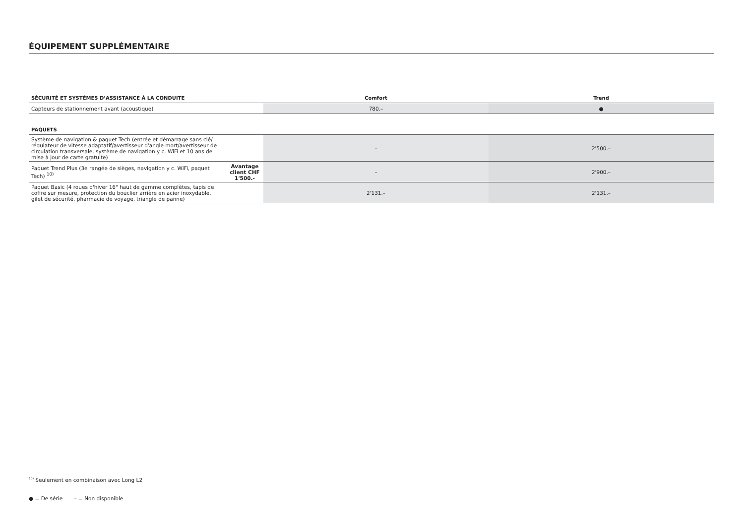ÉQUIPEMENT SUPPLÉMENTAIRE
| SÉCURITÉ ET SYSTÈMES D’ASSISTANCE À LA CONDUITE | Comfort | Trend |
| --- | --- | --- |
| Capteurs de stationnement avant (acoustique) | 780.– | ● |
| PAQUETS | | | |
| --- | --- | --- | --- |
| Système de navigation & paquet Tech (entrée et démarrage sans clé/ régulateur de vitesse adaptatif/avertisseur d'angle mort/avertisseur de circulation transversale, système de navigation y c. WiFi et 10 ans de mise à jour de carte gratuite) | | – | 2'500.– |
| Paquet Trend Plus (3e rangée de sièges, navigation y c. WiFi, paquet Tech) <sup>10)</sup> | Avantage client CHF 1'500.- | – | 2'900.– |
| Paquet Basic (4 roues d'hiver 16" haut de gamme complètes, tapis de coffre sur mesure, protection du bouclier arrière en acier inoxydable, gilet de sécurité, pharmacie de voyage, triangle de panne) | | 2'131.– | 2'131.– |
<sup>10)</sup> Seulement en combinaison avec Long L2
● = De série – = Non disponible